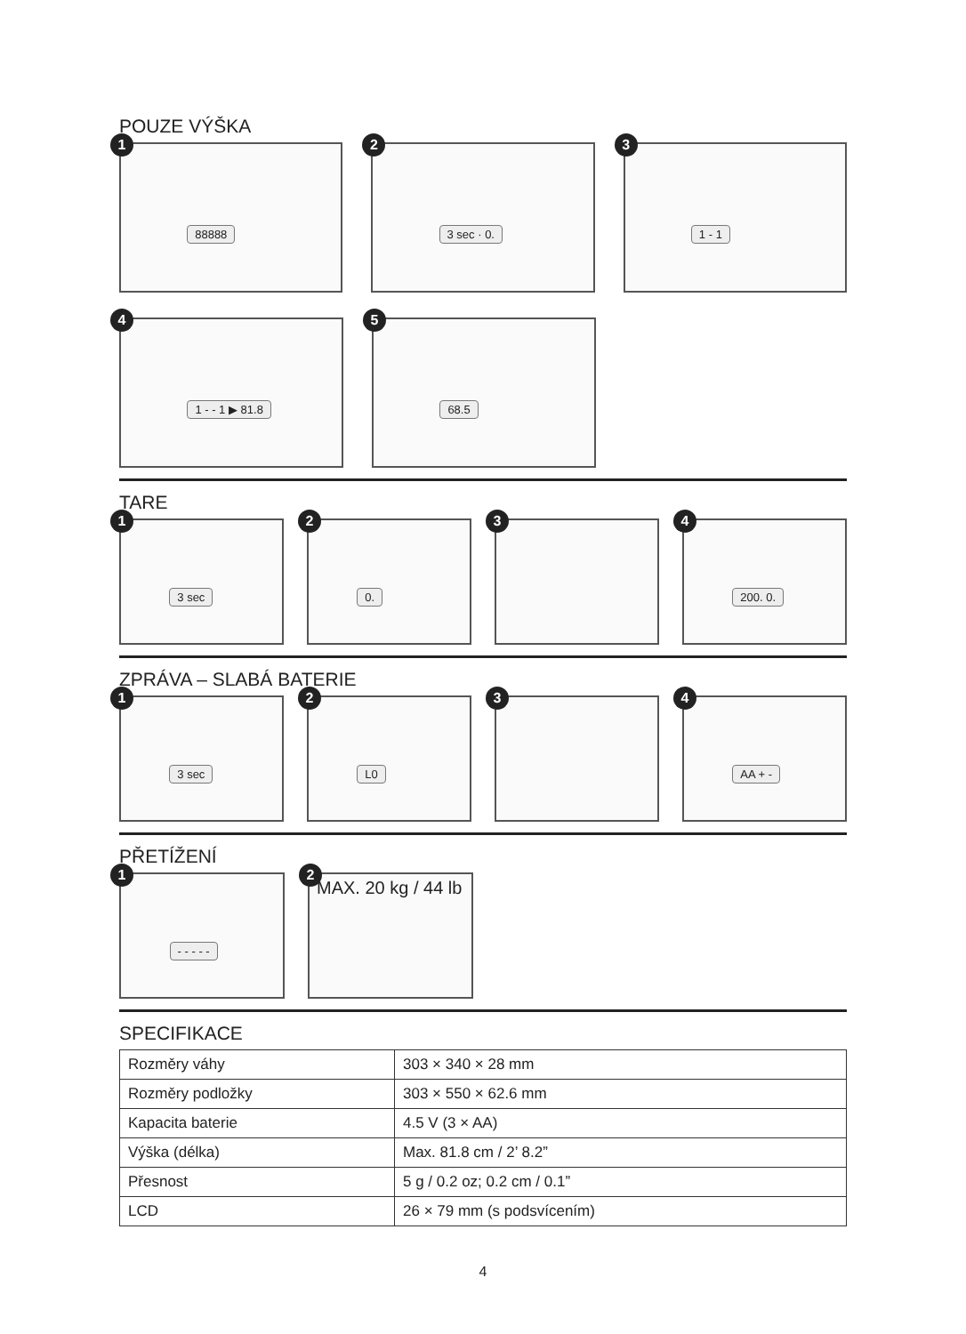POUZE VÝŠKA
1
88888
2
3 sec · 0.
3
1 - 1
4
1 - - 1 ▶ 81.8
5
68.5
TARE
1
3 sec
2
0.
3
4
200. 0.
ZPRÁVA – SLABÁ BATERIE
1
3 sec
2
L0
3
4
AA + -
PŘETÍŽENÍ
1
- - - - -
2
MAX. 20 kg / 44 lb
SPECIFIKACE
| Rozměry váhy | 303 × 340 × 28 mm |
| Rozměry podložky | 303 × 550 × 62.6 mm |
| Kapacita baterie | 4.5 V (3 × AA) |
| Výška (délka) | Max. 81.8 cm / 2’ 8.2” |
| Přesnost | 5 g / 0.2 oz; 0.2 cm / 0.1” |
| LCD | 26 × 79 mm (s podsvícením) |
4